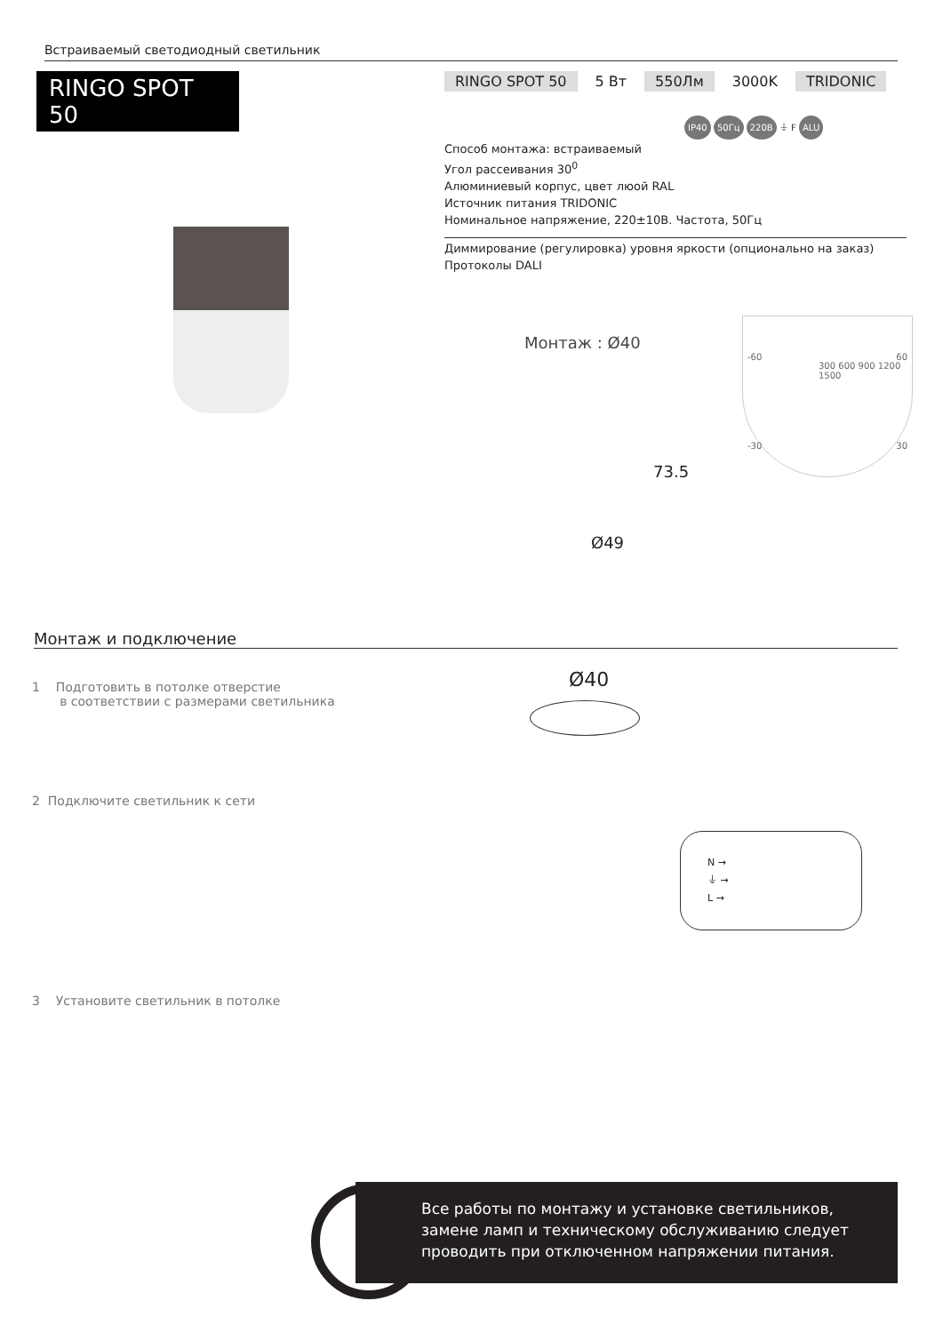Встраиваемый светодиодный светильник
RINGO SPOT 50
RINGO SPOT 50 5 Вт 550Лм 3000K TRIDONIC
IP40 50Гц 220В ⏚ F ALU
Способ монтажа: встраиваемый
Угол рассеивания 30<sup>0</sup>
Алюминиевый корпус, цвет люой RAL
Источник питания TRIDONIC
Номинальное напряжение, 220±10В. Частота, 50Гц
Диммирование (регулировка) уровня яркости (опционально на заказ)
Протоколы DALI
Монтаж : Ø40
73.5
Ø49
-60 60
300 600 900 1200 1500
-30 30
Монтаж и подключение
1 Подготовить в потолке отверстие
в соответствии с размерами светильника
Ø40
2 Подключите светильник к сети
N →
⏚ →
L →
3 Установите светильник в потолке
!
Все работы по монтажу и установке светильников, замене ламп и техническому обслуживанию следует проводить при отключенном напряжении питания.